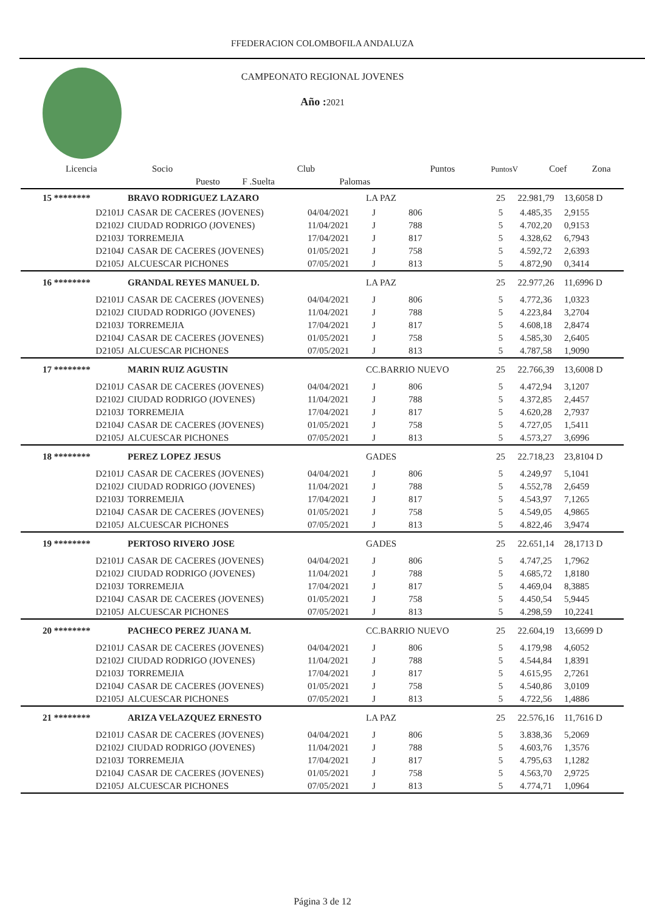FFEDERACION COLOMBOFILA ANDALUZA
CAMPEONATO REGIONAL JOVENES
Año : 2021
| Licencia | Socio | | Club | | Puntos | PuntosV | Coef | Zona |
| --- | --- | --- | --- | --- | --- | --- | --- | --- |
| | Puesto | F .Suelta | | Palomas | | | | |
| 15 ******** | BRAVO RODRIGUEZ LAZARO | | LA PAZ | | 25 | 22.981,79 | 13,6058 D |
| D2101J | CASAR DE CACERES (JOVENES) | 04/04/2021 | J | 806 | 5 | 4.485,35 | 2,9155 |
| D2102J | CIUDAD RODRIGO (JOVENES) | 11/04/2021 | J | 788 | 5 | 4.702,20 | 0,9153 |
| D2103J | TORREMEJIA | 17/04/2021 | J | 817 | 5 | 4.328,62 | 6,7943 |
| D2104J | CASAR DE CACERES (JOVENES) | 01/05/2021 | J | 758 | 5 | 4.592,72 | 2,6393 |
| D2105J | ALCUESCAR PICHONES | 07/05/2021 | J | 813 | 5 | 4.872,90 | 0,3414 |
| 16 ******** | GRANDAL REYES MANUEL D. | | LA PAZ | | 25 | 22.977,26 | 11,6996 D |
| D2101J | CASAR DE CACERES (JOVENES) | 04/04/2021 | J | 806 | 5 | 4.772,36 | 1,0323 |
| D2102J | CIUDAD RODRIGO (JOVENES) | 11/04/2021 | J | 788 | 5 | 4.223,84 | 3,2704 |
| D2103J | TORREMEJIA | 17/04/2021 | J | 817 | 5 | 4.608,18 | 2,8474 |
| D2104J | CASAR DE CACERES (JOVENES) | 01/05/2021 | J | 758 | 5 | 4.585,30 | 2,6405 |
| D2105J | ALCUESCAR PICHONES | 07/05/2021 | J | 813 | 5 | 4.787,58 | 1,9090 |
| 17 ******** | MARIN RUIZ AGUSTIN | | CC.BARRIO NUEVO | | 25 | 22.766,39 | 13,6008 D |
| D2101J | CASAR DE CACERES (JOVENES) | 04/04/2021 | J | 806 | 5 | 4.472,94 | 3,1207 |
| D2102J | CIUDAD RODRIGO (JOVENES) | 11/04/2021 | J | 788 | 5 | 4.372,85 | 2,4457 |
| D2103J | TORREMEJIA | 17/04/2021 | J | 817 | 5 | 4.620,28 | 2,7937 |
| D2104J | CASAR DE CACERES (JOVENES) | 01/05/2021 | J | 758 | 5 | 4.727,05 | 1,5411 |
| D2105J | ALCUESCAR PICHONES | 07/05/2021 | J | 813 | 5 | 4.573,27 | 3,6996 |
| 18 ******** | PEREZ LOPEZ JESUS | | GADES | | 25 | 22.718,23 | 23,8104 D |
| D2101J | CASAR DE CACERES (JOVENES) | 04/04/2021 | J | 806 | 5 | 4.249,97 | 5,1041 |
| D2102J | CIUDAD RODRIGO (JOVENES) | 11/04/2021 | J | 788 | 5 | 4.552,78 | 2,6459 |
| D2103J | TORREMEJIA | 17/04/2021 | J | 817 | 5 | 4.543,97 | 7,1265 |
| D2104J | CASAR DE CACERES (JOVENES) | 01/05/2021 | J | 758 | 5 | 4.549,05 | 4,9865 |
| D2105J | ALCUESCAR PICHONES | 07/05/2021 | J | 813 | 5 | 4.822,46 | 3,9474 |
| 19 ******** | PERTOSO RIVERO JOSE | | GADES | | 25 | 22.651,14 | 28,1713 D |
| D2101J | CASAR DE CACERES (JOVENES) | 04/04/2021 | J | 806 | 5 | 4.747,25 | 1,7962 |
| D2102J | CIUDAD RODRIGO (JOVENES) | 11/04/2021 | J | 788 | 5 | 4.685,72 | 1,8180 |
| D2103J | TORREMEJIA | 17/04/2021 | J | 817 | 5 | 4.469,04 | 8,3885 |
| D2104J | CASAR DE CACERES (JOVENES) | 01/05/2021 | J | 758 | 5 | 4.450,54 | 5,9445 |
| D2105J | ALCUESCAR PICHONES | 07/05/2021 | J | 813 | 5 | 4.298,59 | 10,2241 |
| 20 ******** | PACHECO PEREZ JUANA M. | | CC.BARRIO NUEVO | | 25 | 22.604,19 | 13,6699 D |
| D2101J | CASAR DE CACERES (JOVENES) | 04/04/2021 | J | 806 | 5 | 4.179,98 | 4,6052 |
| D2102J | CIUDAD RODRIGO (JOVENES) | 11/04/2021 | J | 788 | 5 | 4.544,84 | 1,8391 |
| D2103J | TORREMEJIA | 17/04/2021 | J | 817 | 5 | 4.615,95 | 2,7261 |
| D2104J | CASAR DE CACERES (JOVENES) | 01/05/2021 | J | 758 | 5 | 4.540,86 | 3,0109 |
| D2105J | ALCUESCAR PICHONES | 07/05/2021 | J | 813 | 5 | 4.722,56 | 1,4886 |
| 21 ******** | ARIZA VELAZQUEZ ERNESTO | | LA PAZ | | 25 | 22.576,16 | 11,7616 D |
| D2101J | CASAR DE CACERES (JOVENES) | 04/04/2021 | J | 806 | 5 | 3.838,36 | 5,2069 |
| D2102J | CIUDAD RODRIGO (JOVENES) | 11/04/2021 | J | 788 | 5 | 4.603,76 | 1,3576 |
| D2103J | TORREMEJIA | 17/04/2021 | J | 817 | 5 | 4.795,63 | 1,1282 |
| D2104J | CASAR DE CACERES (JOVENES) | 01/05/2021 | J | 758 | 5 | 4.563,70 | 2,9725 |
| D2105J | ALCUESCAR PICHONES | 07/05/2021 | J | 813 | 5 | 4.774,71 | 1,0964 |
Página 3 de 12